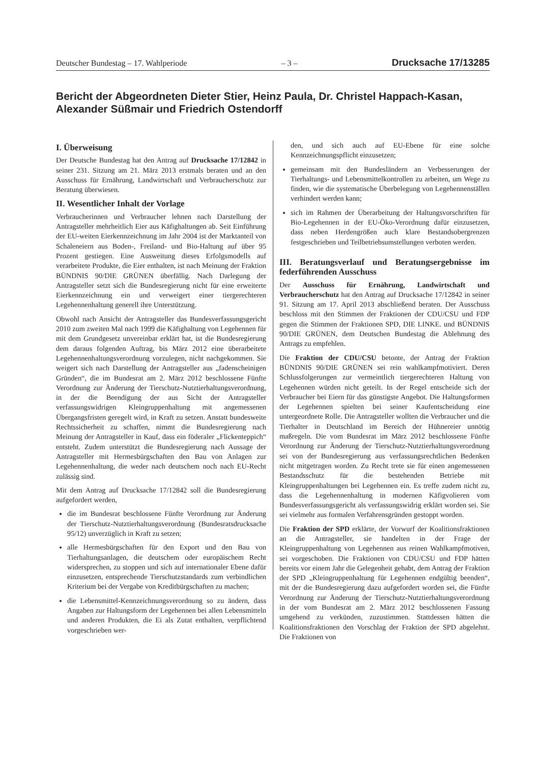Deutscher Bundestag – 17. Wahlperiode – 3 – Drucksache 17/13285
Bericht der Abgeordneten Dieter Stier, Heinz Paula, Dr. Christel Happach-Kasan, Alexander Süßmair und Friedrich Ostendorff
I. Überweisung
Der Deutsche Bundestag hat den Antrag auf Drucksache 17/12842 in seiner 231. Sitzung am 21. März 2013 erstmals beraten und an den Ausschuss für Ernährung, Landwirtschaft und Verbraucherschutz zur Beratung überwiesen.
II. Wesentlicher Inhalt der Vorlage
Verbraucherinnen und Verbraucher lehnen nach Darstellung der Antragsteller mehrheitlich Eier aus Käfighaltungen ab. Seit Einführung der EU-weiten Eierkennzeichnung im Jahr 2004 ist der Marktanteil von Schaleneiern aus Boden-, Freiland- und Bio-Haltung auf über 95 Prozent gestiegen. Eine Ausweitung dieses Erfolgsmodells auf verarbeitete Produkte, die Eier enthalten, ist nach Meinung der Fraktion BÜNDNIS 90/DIE GRÜNEN überfällig. Nach Darlegung der Antragsteller setzt sich die Bundesregierung nicht für eine erweiterte Eierkennzeichnung ein und verweigert einer tiergerechteren Legehennenhaltung generell ihre Unterstützung.
Obwohl nach Ansicht der Antragsteller das Bundesverfassungsgericht 2010 zum zweiten Mal nach 1999 die Käfighaltung von Legehennen für mit dem Grundgesetz unvereinbar erklärt hat, ist die Bundesregierung dem daraus folgenden Auftrag, bis März 2012 eine überarbeitete Legehennenhaltungsverordnung vorzulegen, nicht nachgekommen. Sie weigert sich nach Darstellung der Antragsteller aus „fadenscheinigen Gründen“, die im Bundesrat am 2. März 2012 beschlossene Fünfte Verordnung zur Änderung der Tierschutz-Nutztierhaltungsverordnung, in der die Beendigung der aus Sicht der Antragsteller verfassungswidrigen Kleingruppenhaltung mit angemessenen Übergangsfristen geregelt wird, in Kraft zu setzen. Anstatt bundesweite Rechtssicherheit zu schaffen, nimmt die Bundesregierung nach Meinung der Antragsteller in Kauf, dass ein föderaler „Flickenteppich“ entsteht. Zudem unterstützt die Bundesregierung nach Aussage der Antragsteller mit Hermesbürgschaften den Bau von Anlagen zur Legehennenhaltung, die weder nach deutschem noch nach EU-Recht zulässig sind.
Mit dem Antrag auf Drucksache 17/12842 soll die Bundesregierung aufgefordert werden,
die im Bundesrat beschlossene Fünfte Verordnung zur Änderung der Tierschutz-Nutztierhaltungsverordnung (Bundesratsdrucksache 95/12) unverzüglich in Kraft zu setzen;
alle Hermesbürgschaften für den Export und den Bau von Tierhaltungsanlagen, die deutschem oder europäischem Recht widersprechen, zu stoppen und sich auf internationaler Ebene dafür einzusetzen, entsprechende Tierschutzstandards zum verbindlichen Kriterium bei der Vergabe von Kreditbürgschaften zu machen;
die Lebensmittel-Kennzeichnungsverordnung so zu ändern, dass Angaben zur Haltungsform der Legehennen bei allen Lebensmitteln und anderen Produkten, die Ei als Zutat enthalten, verpflichtend vorgeschrieben wer-
den, und sich auch auf EU-Ebene für eine solche Kennzeichnungspflicht einzusetzen;
gemeinsam mit den Bundesländern an Verbesserungen der Tierhaltungs- und Lebensmittelkontrollen zu arbeiten, um Wege zu finden, wie die systematische Überbelegung von Legehennenställen verhindert werden kann;
sich im Rahmen der Überarbeitung der Haltungsvorschriften für Bio-Legehennen in der EU-Öko-Verordnung dafür einzusetzen, dass neben Herdengrößen auch klare Bestandsobergrenzen festgeschrieben und Teilbetriebsumstellungen verboten werden.
III. Beratungsverlauf und Beratungsergebnisse im federführenden Ausschuss
Der Ausschuss für Ernährung, Landwirtschaft und Verbraucherschutz hat den Antrag auf Drucksache 17/12842 in seiner 91. Sitzung am 17. April 2013 abschließend beraten. Der Ausschuss beschloss mit den Stimmen der Fraktionen der CDU/CSU und FDP gegen die Stimmen der Fraktionen SPD, DIE LINKE. und BÜNDNIS 90/DIE GRÜNEN, dem Deutschen Bundestag die Ablehnung des Antrags zu empfehlen.
Die Fraktion der CDU/CSU betonte, der Antrag der Fraktion BÜNDNIS 90/DIE GRÜNEN sei rein wahlkampfmotiviert. Deren Schlussfolgerungen zur vermeintlich tiergerechteren Haltung von Legehennen würden nicht geteilt. In der Regel entscheide sich der Verbraucher bei Eiern für das günstigste Angebot. Die Haltungsformen der Legehennen spielten bei seiner Kaufentscheidung eine untergeordnete Rolle. Die Antragsteller wollten die Verbraucher und die Tierhalter in Deutschland im Bereich der Hühnereier unnötig maßregeln. Die vom Bundesrat im März 2012 beschlossene Fünfte Verordnung zur Änderung der Tierschutz-Nutztierhaltungsverordnung sei von der Bundesregierung aus verfassungsrechtlichen Bedenken nicht mitgetragen worden. Zu Recht trete sie für einen angemessenen Bestandsschutz für die bestehenden Betriebe mit Kleingruppenhaltungen bei Legehennen ein. Es treffe zudem nicht zu, dass die Legehennenhaltung in modernen Käfigvolieren vom Bundesverfassungsgericht als verfassungswidrig erklärt worden sei. Sie sei vielmehr aus formalen Verfahrensgründen gestoppt worden.
Die Fraktion der SPD erklärte, der Vorwurf der Koalitionsfraktionen an die Antragsteller, sie handelten in der Frage der Kleingruppenhaltung von Legehennen aus reinen Wahlkampfmotiven, sei vorgeschoben. Die Fraktionen von CDU/CSU und FDP hätten bereits vor einem Jahr die Gelegenheit gehabt, dem Antrag der Fraktion der SPD „Kleingruppenhaltung für Legehennen endgültig beenden“, mit der die Bundesregierung dazu aufgefordert worden sei, die Fünfte Verordnung zur Änderung der Tierschutz-Nutztierhaltungsverordnung in der vom Bundesrat am 2. März 2012 beschlossenen Fassung umgehend zu verkünden, zuzustimmen. Stattdessen hätten die Koalitionsfraktionen den Vorschlag der Fraktion der SPD abgelehnt. Die Fraktionen von